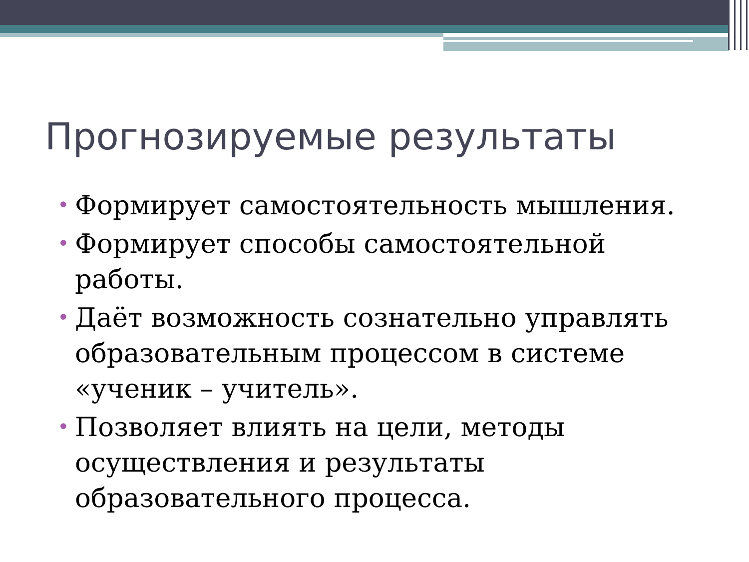Прогнозируемые результаты
• Формирует самостоятельность мышления.
• Формирует способы самостоятельной работы.
• Даёт возможность сознательно управлять образовательным процессом в системе «ученик – учитель».
• Позволяет влиять на цели, методы осуществления и результаты образовательного процесса.